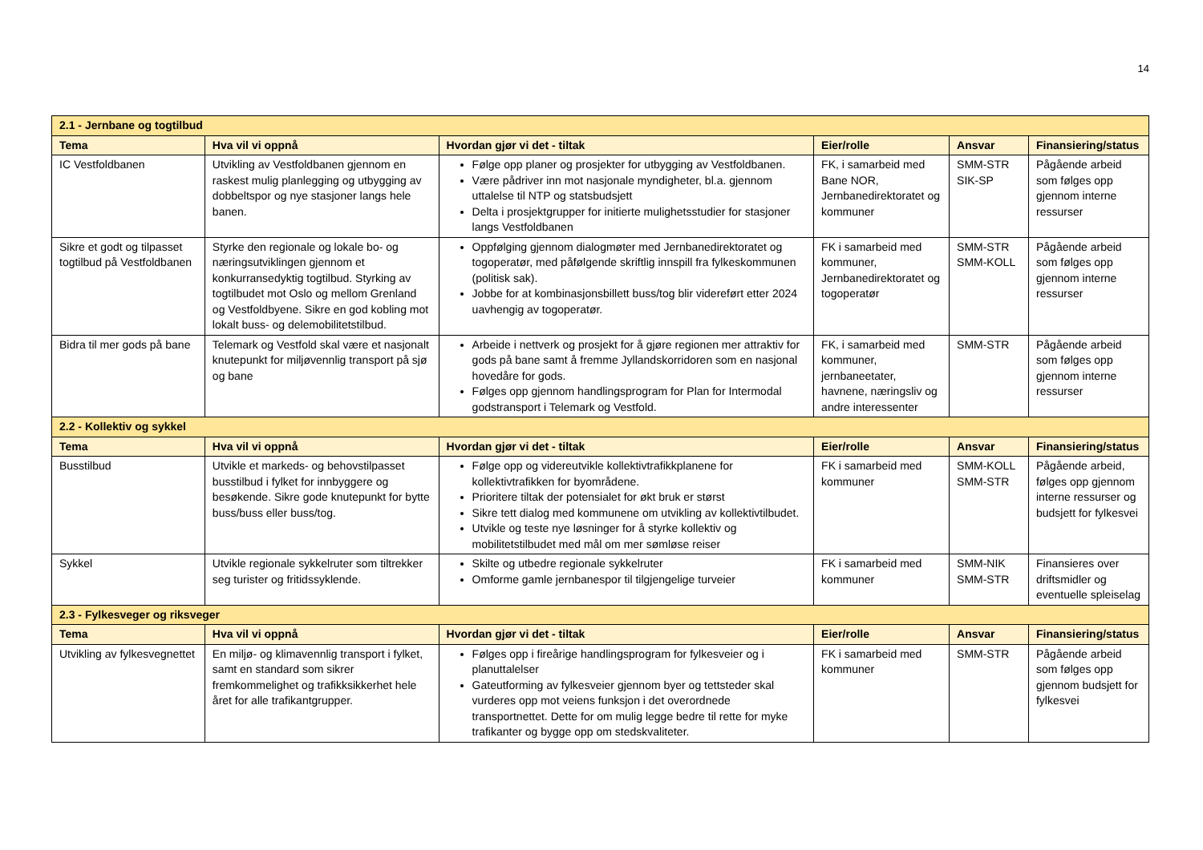14
| 2.1 - Jernbane og togtilbud | | | | | |
| Tema | Hva vil vi oppnå | Hvordan gjør vi det - tiltak | Eier/rolle | Ansvar | Finansiering/status |
| IC Vestfoldbanen | Utvikling av Vestfoldbanen gjennom en raskest mulig planlegging og utbygging av dobbeltspor og nye stasjoner langs hele banen. | Følge opp planer og prosjekter for utbygging av Vestfoldbanen. Være pådriver inn mot nasjonale myndigheter, bl.a. gjennom uttalelse til NTP og statsbudsjett Delta i prosjektgrupper for initierte mulighetsstudier for stasjoner langs Vestfoldbanen | FK, i samarbeid med Bane NOR, Jernbanedirektoratet og kommuner | SMM-STR SIK-SP | Pågående arbeid som følges opp gjennom interne ressurser |
| Sikre et godt og tilpasset togtilbud på Vestfoldbanen | Styrke den regionale og lokale bo- og næringsutviklingen gjennom et konkurransedyktig togtilbud. Styrking av togtilbudet mot Oslo og mellom Grenland og Vestfoldbyene. Sikre en god kobling mot lokalt buss- og delemobilitetstilbud. | Oppfølging gjennom dialogmøter med Jernbanedirektoratet og togoperatør, med påfølgende skriftlig innspill fra fylkeskommunen (politisk sak). Jobbe for at kombinasjonsbillett buss/tog blir videreført etter 2024 uavhengig av togoperatør. | FK i samarbeid med kommuner, Jernbanedirektoratet og togoperatør | SMM-STR SMM-KOLL | Pågående arbeid som følges opp gjennom interne ressurser |
| Bidra til mer gods på bane | Telemark og Vestfold skal være et nasjonalt knutepunkt for miljøvennlig transport på sjø og bane | Arbeide i nettverk og prosjekt for å gjøre regionen mer attraktiv for gods på bane samt å fremme Jyllandskorridoren som en nasjonal hovedåre for gods. Følges opp gjennom handlingsprogram for Plan for Intermodal godstransport i Telemark og Vestfold. | FK, i samarbeid med kommuner, jernbaneetater, havnene, næringsliv og andre interessenter | SMM-STR | Pågående arbeid som følges opp gjennom interne ressurser |
| 2.2 - Kollektiv og sykkel | | | | | |
| Tema | Hva vil vi oppnå | Hvordan gjør vi det - tiltak | Eier/rolle | Ansvar | Finansiering/status |
| Busstilbud | Utvikle et markeds- og behovstilpasset busstilbud i fylket for innbyggere og besøkende. Sikre gode knutepunkt for bytte buss/buss eller buss/tog. | Følge opp og videreutvikle kollektivtrafikkplanene for kollektivtrafikken for byområdene. Prioritere tiltak der potensialet for økt bruk er størst Sikre tett dialog med kommunene om utvikling av kollektivtilbudet. Utvikle og teste nye løsninger for å styrke kollektiv og mobilitetstilbudet med mål om mer sømløse reiser | FK i samarbeid med kommuner | SMM-KOLL SMM-STR | Pågående arbeid, følges opp gjennom interne ressurser og budsjett for fylkesvei |
| Sykkel | Utvikle regionale sykkelruter som tiltrekker seg turister og fritidssyklende. | Skilte og utbedre regionale sykkelruter Omforme gamle jernbanespor til tilgjengelige turveier | FK i samarbeid med kommuner | SMM-NIK SMM-STR | Finansieres over driftsmidler og eventuelle spleiselag |
| 2.3 - Fylkesveger og riksveger | | | | | |
| Tema | Hva vil vi oppnå | Hvordan gjør vi det - tiltak | Eier/rolle | Ansvar | Finansiering/status |
| Utvikling av fylkesvegnettet | En miljø- og klimavennlig transport i fylket, samt en standard som sikrer fremkommelighet og trafikksikkerhet hele året for alle trafikantgrupper. | Følges opp i fireårige handlingsprogram for fylkesveier og i planuttalelser Gateutforming av fylkesveier gjennom byer og tettsteder skal vurderes opp mot veiens funksjon i det overordnede transportnettet. Dette for om mulig legge bedre til rette for myke trafikanter og bygge opp om stedskvaliteter. | FK i samarbeid med kommuner | SMM-STR | Pågående arbeid som følges opp gjennom budsjett for fylkesvei |